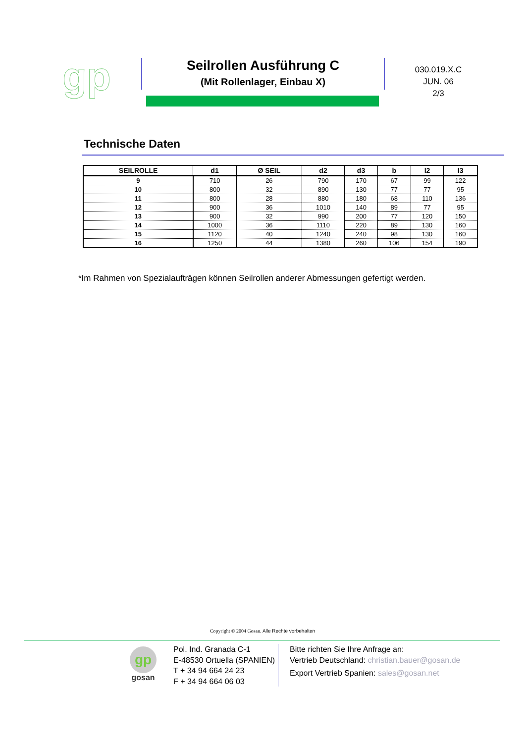gp
Seilrollen Ausführung C
(Mit Rollenlager, Einbau X)
030.019.X.C
JUN. 06
2/3
Technische Daten
| SEILROLLE | d1 | Ø SEIL | d2 | d3 | b | l2 | l3 |
| --- | --- | --- | --- | --- | --- | --- | --- |
| 9 | 710 | 26 | 790 | 170 | 67 | 99 | 122 |
| 10 | 800 | 32 | 890 | 130 | 77 | 77 | 95 |
| 11 | 800 | 28 | 880 | 180 | 68 | 110 | 136 |
| 12 | 900 | 36 | 1010 | 140 | 89 | 77 | 95 |
| 13 | 900 | 32 | 990 | 200 | 77 | 120 | 150 |
| 14 | 1000 | 36 | 1110 | 220 | 89 | 130 | 160 |
| 15 | 1120 | 40 | 1240 | 240 | 98 | 130 | 160 |
| 16 | 1250 | 44 | 1380 | 260 | 106 | 154 | 190 |
*Im Rahmen von Spezialaufträgen können Seilrollen anderer Abmessungen gefertigt werden.
Copyright © 2004 Gosan. Alle Rechte vorbehalten
gp
gosan
Pol. Ind. Granada C-1
E-48530 Ortuella (SPANIEN)
T + 34 94 664 24 23
F + 34 94 664 06 03
Bitte richten Sie Ihre Anfrage an:
Vertrieb Deutschland: christian.bauer@gosan.de
Export Vertrieb Spanien: sales@gosan.net